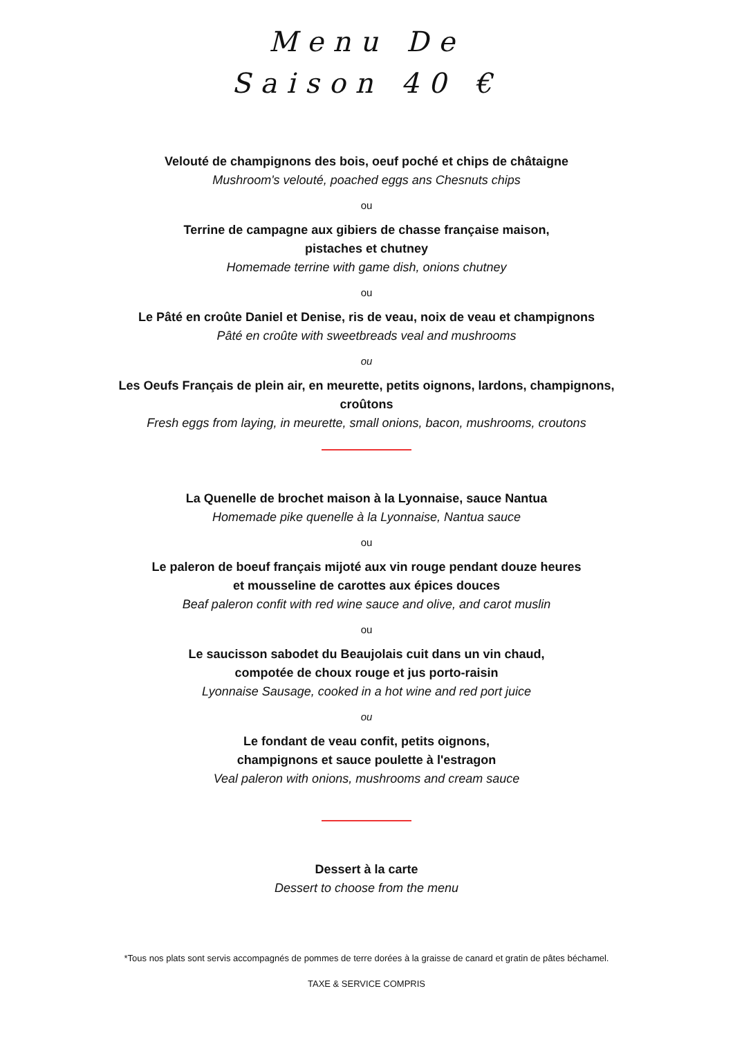Menu De
Saison 40 €
Velouté de champignons des bois, oeuf poché et chips de châtaigne
Mushroom's velouté, poached eggs ans Chesnuts chips
ou
Terrine de campagne aux gibiers de chasse française maison,
pistaches et chutney
Homemade terrine with game dish, onions chutney
ou
Le Pâté en croûte Daniel et Denise, ris de veau, noix de veau et champignons
Pâté en croûte with sweetbreads veal and mushrooms
ou
Les Oeufs Français de plein air, en meurette, petits oignons, lardons, champignons,
croûtons
Fresh eggs from laying, in meurette, small onions, bacon, mushrooms, croutons
La Quenelle de brochet maison à la Lyonnaise, sauce Nantua
Homemade pike quenelle à la Lyonnaise, Nantua sauce
ou
Le paleron de boeuf français mijoté aux vin rouge pendant douze heures
et mousseline de carottes aux épices douces
Beaf paleron confit with red wine sauce and olive, and carot muslin
ou
Le saucisson sabodet du Beaujolais cuit dans un vin chaud,
compotée de choux rouge et jus porto-raisin
Lyonnaise Sausage, cooked in a hot wine and red port juice
ou
Le fondant de veau confit, petits oignons,
champignons et sauce poulette à l'estragon
Veal paleron with onions, mushrooms and cream sauce
Dessert à la carte
Dessert to choose from the menu
*Tous nos plats sont servis accompagnés de pommes de terre dorées à la graisse de canard et gratin de pâtes béchamel.
TAXE & SERVICE COMPRIS